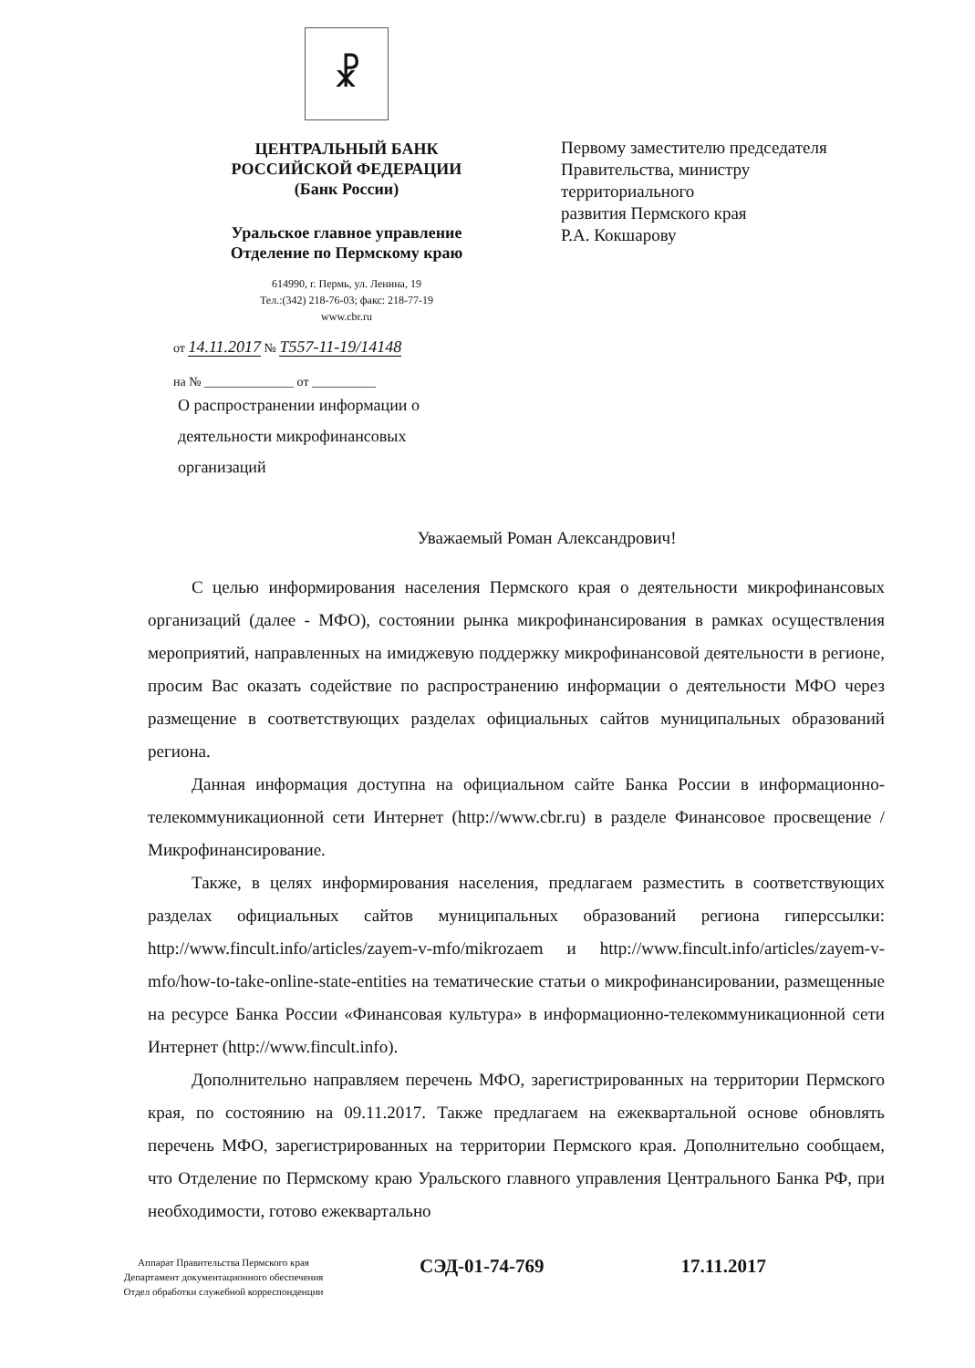☧
ЦЕНТРАЛЬНЫЙ БАНК
РОССИЙСКОЙ ФЕДЕРАЦИИ
(Банк России)
Уральское главное управление
Отделение по Пермскому краю
614990, г. Пермь, ул. Ленина, 19
Тел.:(342) 218-76-03; факс: 218-77-19
www.cbr.ru
Первому заместителю председателя
Правительства, министру
территориального
развития Пермского края
Р.А. Кокшарову
от 14.11.2017 № Т557-11-19/14148
на № ______________ от __________
О распространении информации о деятельности микрофинансовых организаций
Уважаемый Роман Александрович!
С целью информирования населения Пермского края о деятельности микрофинансовых организаций (далее - МФО), состоянии рынка микрофинансирования в рамках осуществления мероприятий, направленных на имиджевую поддержку микрофинансовой деятельности в регионе, просим Вас оказать содействие по распространению информации о деятельности МФО через размещение в соответствующих разделах официальных сайтов муниципальных образований региона.
Данная информация доступна на официальном сайте Банка России в информационно-телекоммуникационной сети Интернет (http://www.cbr.ru) в разделе Финансовое просвещение / Микрофинансирование.
Также, в целях информирования населения, предлагаем разместить в соответствующих разделах официальных сайтов муниципальных образований региона гиперссылки: http://www.fincult.info/articles/zayem-v-mfo/mikrozaem и http://www.fincult.info/articles/zayem-v-mfo/how-to-take-online-state-entities на тематические статьи о микрофинансировании, размещенные на ресурсе Банка России «Финансовая культура» в информационно-телекоммуникационной сети Интернет (http://www.fincult.info).
Дополнительно направляем перечень МФО, зарегистрированных на территории Пермского края, по состоянию на 09.11.2017. Также предлагаем на ежеквартальной основе обновлять перечень МФО, зарегистрированных на территории Пермского края. Дополнительно сообщаем, что Отделение по Пермскому краю Уральского главного управления Центрального Банка РФ, при необходимости, готово ежеквартально
Аппарат Правительства Пермского края
Департамент документационного обеспечения
Отдел обработки служебной корреспонденции
СЭД-01-74-769 17.11.2017